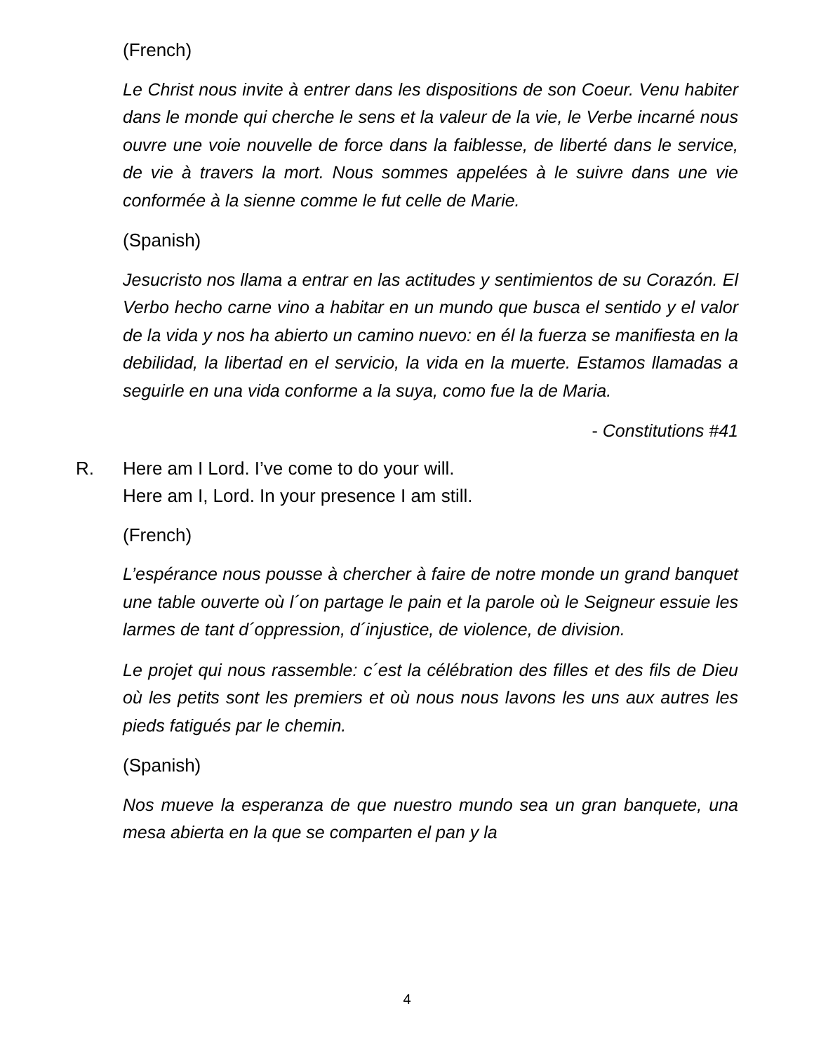(French)
Le Christ nous invite à entrer dans les dispositions de son Coeur. Venu habiter dans le monde qui cherche le sens et la valeur de la vie, le Verbe incarné nous ouvre une voie nouvelle de force dans la faiblesse, de liberté dans le service, de vie à travers la mort. Nous sommes appelées à le suivre dans une vie conformée à la sienne comme le fut celle de Marie.
(Spanish)
Jesucristo nos llama a entrar en las actitudes y sentimientos de su Corazón. El Verbo hecho carne vino a habitar en un mundo que busca el sentido y el valor de la vida y nos ha abierto un camino nuevo: en él la fuerza se manifiesta en la debilidad, la libertad en el servicio, la vida en la muerte. Estamos llamadas a seguirle en una vida conforme a la suya, como fue la de Maria.
- Constitutions #41
R. Here am I Lord. I’ve come to do your will.
Here am I, Lord. In your presence I am still.
(French)
L’espérance nous pousse à chercher à faire de notre monde un grand banquet une table ouverte où l´on partage le pain et la parole où le Seigneur essuie les larmes de tant d´oppression, d´injustice, de violence, de division.
Le projet qui nous rassemble: c´est la célébration des filles et des fils de Dieu où les petits sont les premiers et où nous nous lavons les uns aux autres les pieds fatigués par le chemin.
(Spanish)
Nos mueve la esperanza de que nuestro mundo sea un gran banquete, una mesa abierta en la que se comparten el pan y la
4